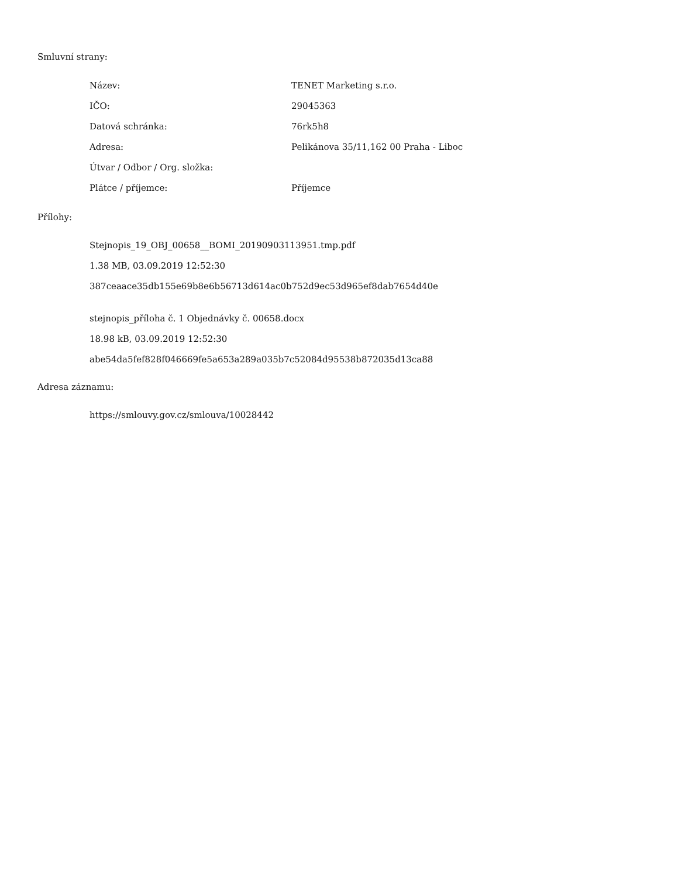Smluvní strany:
| Název: | TENET Marketing s.r.o. |
| IČO: | 29045363 |
| Datová schránka: | 76rk5h8 |
| Adresa: | Pelikánova 35/11,162 00 Praha - Liboc |
| Útvar / Odbor / Org. složka: | |
| Plátce / příjemce: | Příjemce |
Přílohy:
Stejnopis_19_OBJ_00658__BOMI_20190903113951.tmp.pdf
1.38 MB, 03.09.2019 12:52:30
387ceaace35db155e69b8e6b56713d614ac0b752d9ec53d965ef8dab7654d40e
stejnopis_příloha č. 1 Objednávky č. 00658.docx
18.98 kB, 03.09.2019 12:52:30
abe54da5fef828f046669fe5a653a289a035b7c52084d95538b872035d13ca88
Adresa záznamu:
https://smlouvy.gov.cz/smlouva/10028442